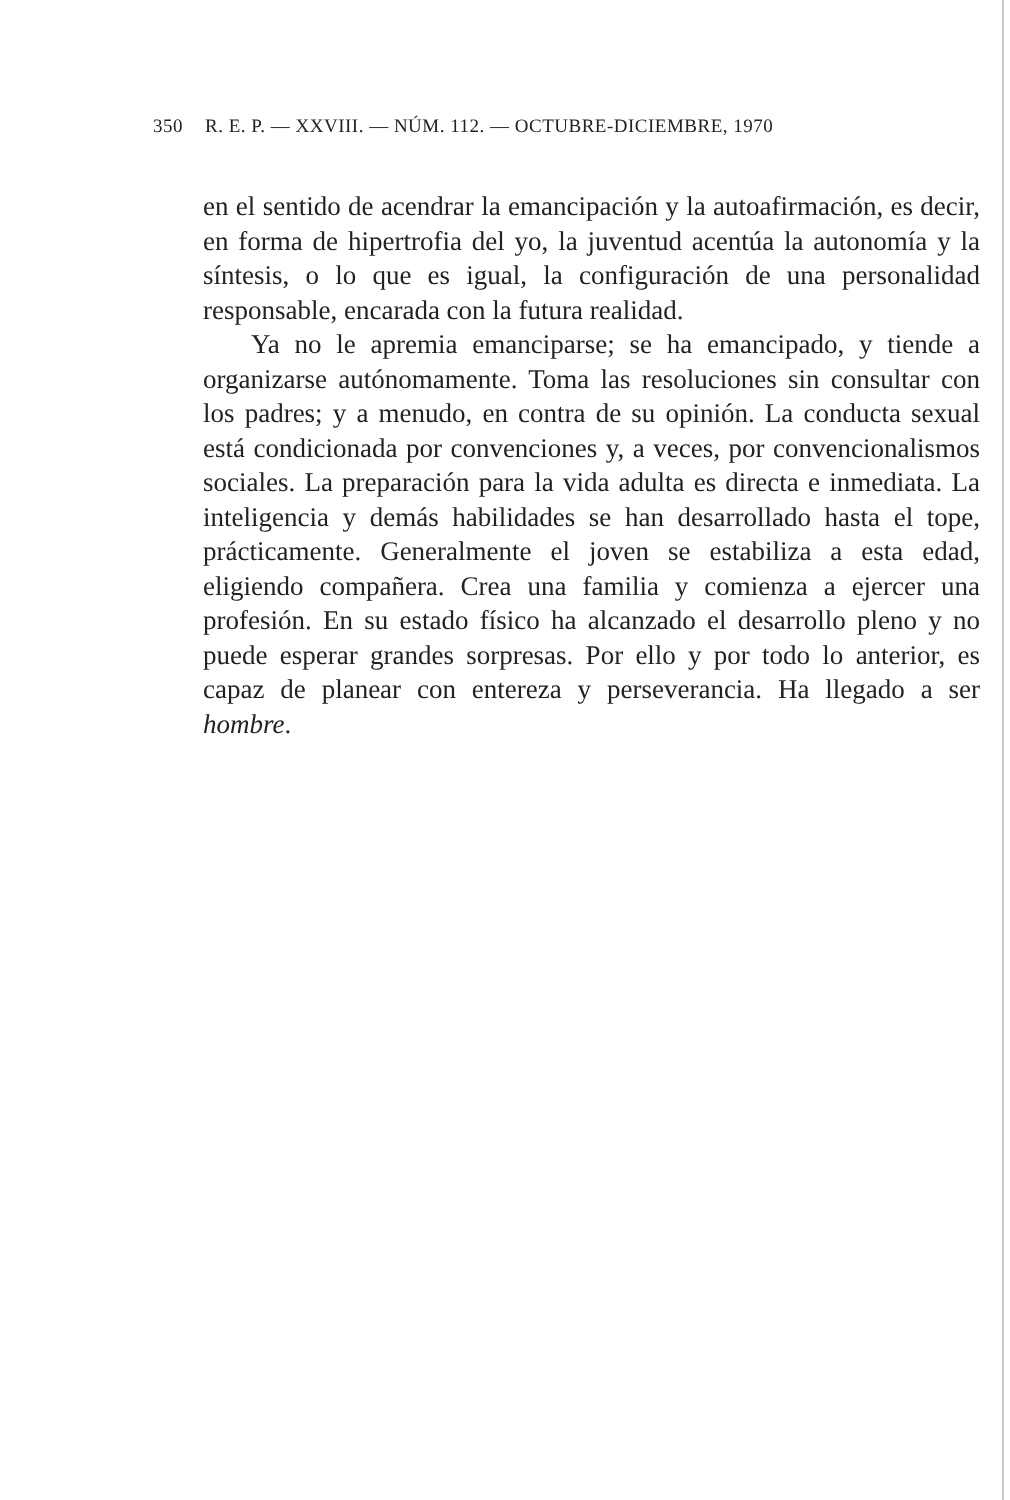350 R. E. P. — XXVIII. — NÚM. 112. — OCTUBRE-DICIEMBRE, 1970
en el sentido de acendrar la emancipación y la autoafirmación, es decir, en forma de hipertrofia del yo, la juventud acentúa la autonomía y la síntesis, o lo que es igual, la configuración de una personalidad responsable, encarada con la futura realidad.
Ya no le apremia emanciparse; se ha emancipado, y tiende a organizarse autónomamente. Toma las resoluciones sin consultar con los padres; y a menudo, en contra de su opinión. La conducta sexual está condicionada por convenciones y, a veces, por convencionalismos sociales. La preparación para la vida adulta es directa e inmediata. La inteligencia y demás habilidades se han desarrollado hasta el tope, prácticamente. Generalmente el joven se estabiliza a esta edad, eligiendo compañera. Crea una familia y comienza a ejercer una profesión. En su estado físico ha alcanzado el desarrollo pleno y no puede esperar grandes sorpresas. Por ello y por todo lo anterior, es capaz de planear con entereza y perseverancia. Ha llegado a ser hombre.